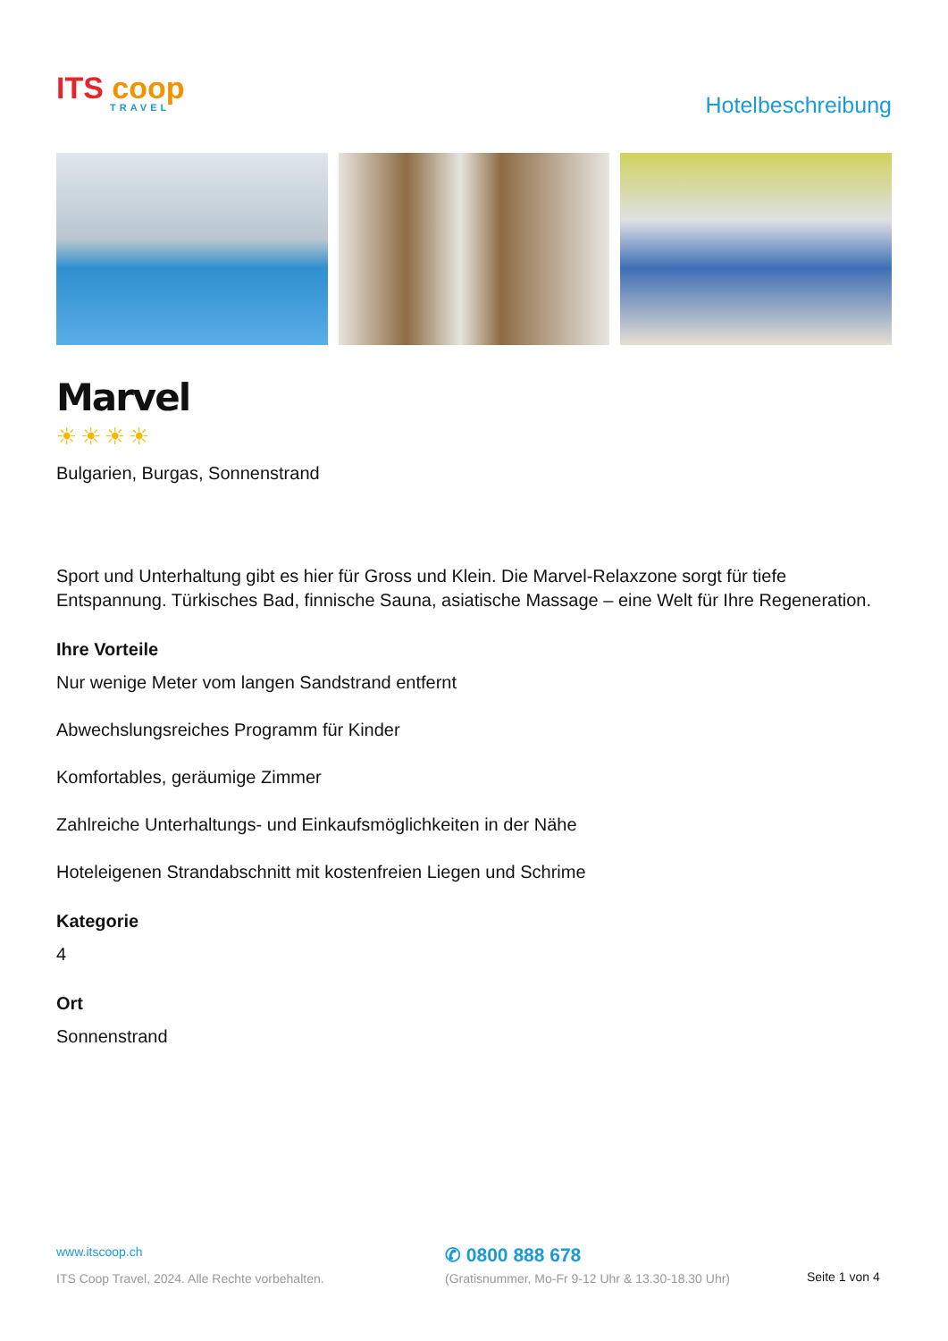ITS coop
TRAVEL
Hotelbeschreibung
Marvel
☀☀☀☀
Bulgarien, Burgas, Sonnenstrand
Sport und Unterhaltung gibt es hier für Gross und Klein. Die Marvel-Relaxzone sorgt für tiefe Entspannung. Türkisches Bad, finnische Sauna, asiatische Massage – eine Welt für Ihre Regeneration.
Ihre Vorteile
Nur wenige Meter vom langen Sandstrand entfernt
Abwechslungsreiches Programm für Kinder
Komfortables, geräumige Zimmer
Zahlreiche Unterhaltungs- und Einkaufsmöglichkeiten in der Nähe
Hoteleigenen Strandabschnitt mit kostenfreien Liegen und Schrime
Kategorie
4
Ort
Sonnenstrand
www.itscoop.ch
ITS Coop Travel, 2024. Alle Rechte vorbehalten.
✆ 0800 888 678
(Gratisnummer, Mo-Fr 9-12 Uhr & 13.30-18.30 Uhr)
Seite 1 von 4